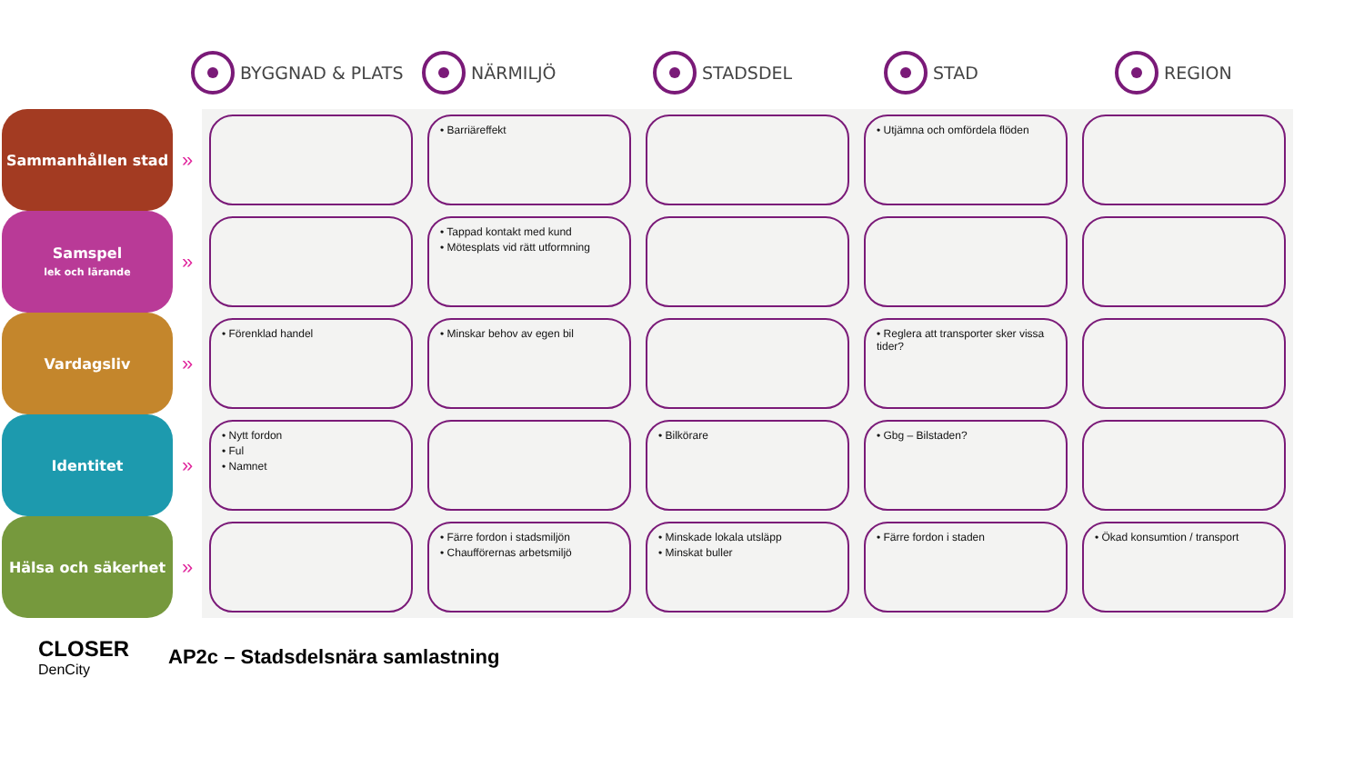BYGGNAD & PLATS NÄRMILJÖ STADSDEL STAD REGION
| Sammanhållen stad | » | | • Barriäreffekt | | • Utjämna och omfördela flöden | |
| Samspel lek och lärande | » | | • Tappad kontakt med kund • Mötesplats vid rätt utformning | | | |
| Vardagsliv | » | • Förenklad handel | • Minskar behov av egen bil | | • Reglera att transporter sker vissa tider? | |
| Identitet | » | • Nytt fordon • Ful • Namnet | | • Bilkörare | • Gbg – Bilstaden? | |
| Hälsa och säkerhet | » | | • Färre fordon i stadsmiljön • Chaufförernas arbetsmiljö | • Minskade lokala utsläpp • Minskat buller | • Färre fordon i staden | • Ökad konsumtion / transport |
CLOSER
DenCity
AP2c – Stadsdelsnära samlastning